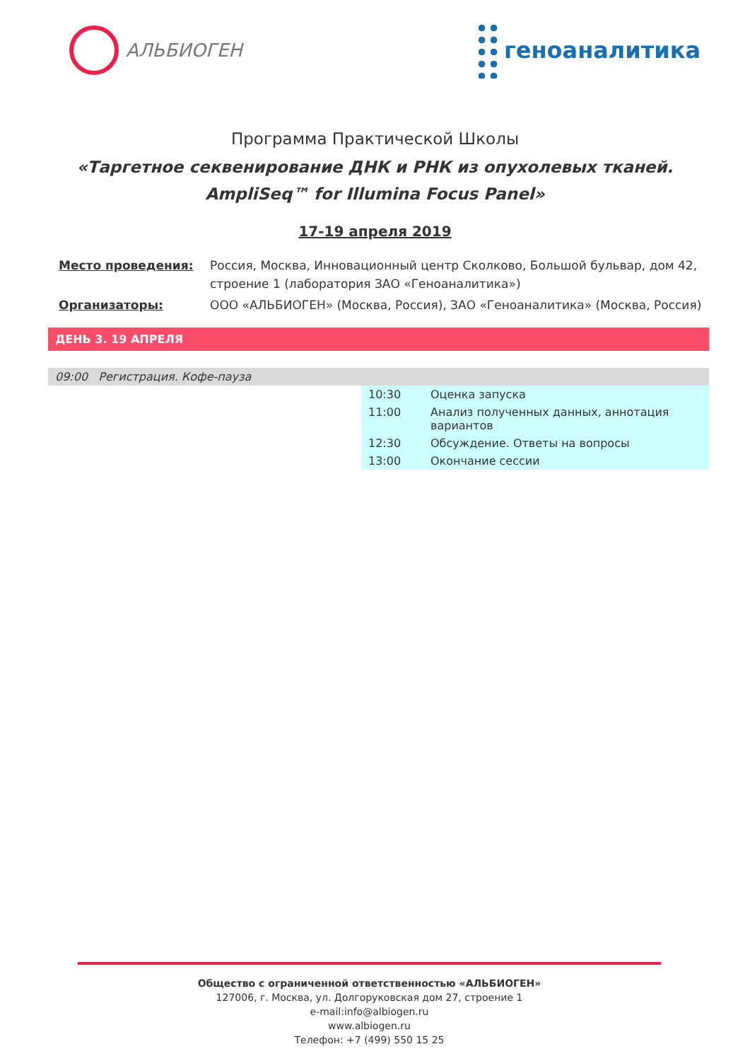АЛЬБИОГЕН
геноаналитика
Программа Практической Школы
«Таргетное секвенирование ДНК и РНК из опухолевых тканей.
AmpliSeq™ for Illumina Focus Panel»
17-19 апреля 2019
| Место проведения: | Россия, Москва, Инновационный центр Сколково, Большой бульвар, дом 42, строение 1 (лаборатория ЗАО «Геноаналитика») |
| Организаторы: | ООО «АЛЬБИОГЕН» (Москва, Россия), ЗАО «Геноаналитика» (Москва, Россия) |
ДЕНЬ 3. 19 АПРЕЛЯ
09:00 Регистрация. Кофе-пауза
| 10:30 | Оценка запуска |
| 11:00 | Анализ полученных данных, аннотация вариантов |
| 12:30 | Обсуждение. Ответы на вопросы |
| 13:00 | Окончание сессии |
Общество с ограниченной ответственностью «АЛЬБИОГЕН»
127006, г. Москва, ул. Долгоруковская дом 27, строение 1
e-mail:info@albiogen.ru
www.albiogen.ru
Телефон: +7 (499) 550 15 25